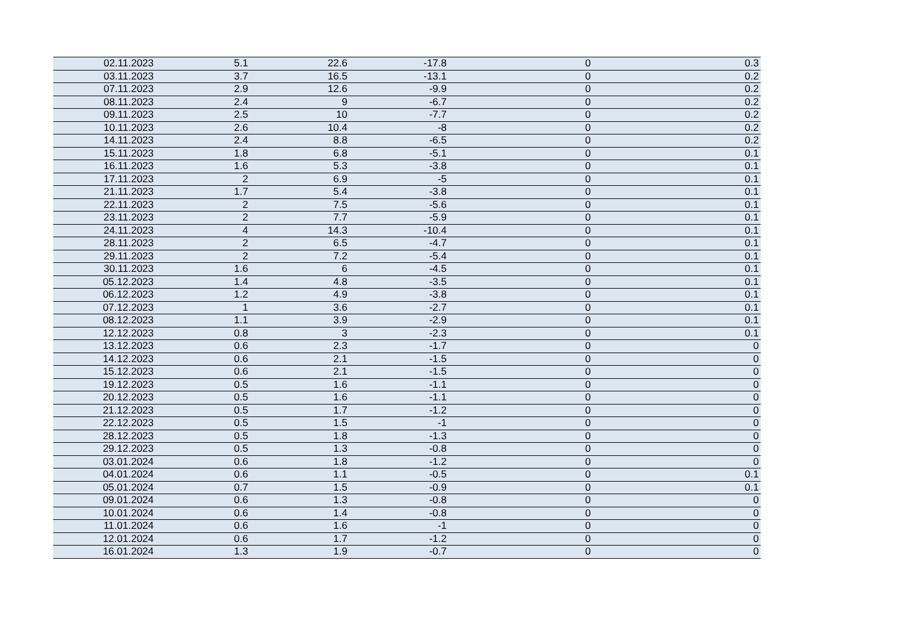| 02.11.2023 | 5.1 | 22.6 | -17.8 | 0 | 0.3 |
| 03.11.2023 | 3.7 | 16.5 | -13.1 | 0 | 0.2 |
| 07.11.2023 | 2.9 | 12.6 | -9.9 | 0 | 0.2 |
| 08.11.2023 | 2.4 | 9 | -6.7 | 0 | 0.2 |
| 09.11.2023 | 2.5 | 10 | -7.7 | 0 | 0.2 |
| 10.11.2023 | 2.6 | 10.4 | -8 | 0 | 0.2 |
| 14.11.2023 | 2.4 | 8.8 | -6.5 | 0 | 0.2 |
| 15.11.2023 | 1.8 | 6.8 | -5.1 | 0 | 0.1 |
| 16.11.2023 | 1.6 | 5.3 | -3.8 | 0 | 0.1 |
| 17.11.2023 | 2 | 6.9 | -5 | 0 | 0.1 |
| 21.11.2023 | 1.7 | 5.4 | -3.8 | 0 | 0.1 |
| 22.11.2023 | 2 | 7.5 | -5.6 | 0 | 0.1 |
| 23.11.2023 | 2 | 7.7 | -5.9 | 0 | 0.1 |
| 24.11.2023 | 4 | 14.3 | -10.4 | 0 | 0.1 |
| 28.11.2023 | 2 | 6.5 | -4.7 | 0 | 0.1 |
| 29.11.2023 | 2 | 7.2 | -5.4 | 0 | 0.1 |
| 30.11.2023 | 1.6 | 6 | -4.5 | 0 | 0.1 |
| 05.12.2023 | 1.4 | 4.8 | -3.5 | 0 | 0.1 |
| 06.12.2023 | 1.2 | 4.9 | -3.8 | 0 | 0.1 |
| 07.12.2023 | 1 | 3.6 | -2.7 | 0 | 0.1 |
| 08.12.2023 | 1.1 | 3.9 | -2.9 | 0 | 0.1 |
| 12.12.2023 | 0.8 | 3 | -2.3 | 0 | 0.1 |
| 13.12.2023 | 0.6 | 2.3 | -1.7 | 0 | 0 |
| 14.12.2023 | 0.6 | 2.1 | -1.5 | 0 | 0 |
| 15.12.2023 | 0.6 | 2.1 | -1.5 | 0 | 0 |
| 19.12.2023 | 0.5 | 1.6 | -1.1 | 0 | 0 |
| 20.12.2023 | 0.5 | 1.6 | -1.1 | 0 | 0 |
| 21.12.2023 | 0.5 | 1.7 | -1.2 | 0 | 0 |
| 22.12.2023 | 0.5 | 1.5 | -1 | 0 | 0 |
| 28.12.2023 | 0.5 | 1.8 | -1.3 | 0 | 0 |
| 29.12.2023 | 0.5 | 1.3 | -0.8 | 0 | 0 |
| 03.01.2024 | 0.6 | 1.8 | -1.2 | 0 | 0 |
| 04.01.2024 | 0.6 | 1.1 | -0.5 | 0 | 0.1 |
| 05.01.2024 | 0.7 | 1.5 | -0.9 | 0 | 0.1 |
| 09.01.2024 | 0.6 | 1.3 | -0.8 | 0 | 0 |
| 10.01.2024 | 0.6 | 1.4 | -0.8 | 0 | 0 |
| 11.01.2024 | 0.6 | 1.6 | -1 | 0 | 0 |
| 12.01.2024 | 0.6 | 1.7 | -1.2 | 0 | 0 |
| 16.01.2024 | 1.3 | 1.9 | -0.7 | 0 | 0 |